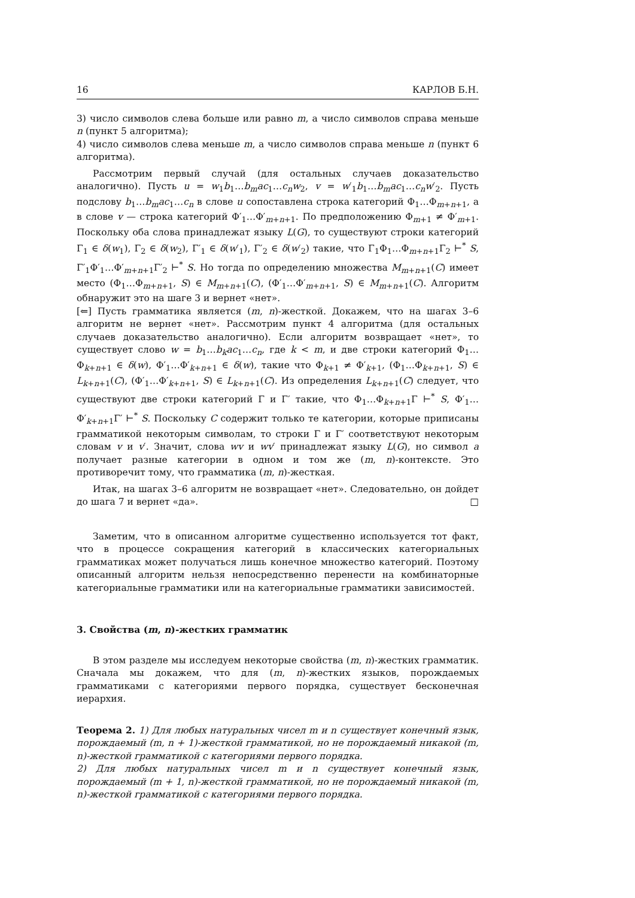16 КАРЛОВ Б.Н.
3) число символов слева больше или равно m, а число символов справа меньше n (пункт 5 алгоритма);
4) число символов слева меньше m, а число символов справа меньше n (пункт 6 алгоритма).
Рассмотрим первый случай (для остальных случаев доказательство аналогично). Пусть u = w<sub>1</sub>b<sub>1</sub>…b<sub>m</sub>ac<sub>1</sub>…c<sub>n</sub>w<sub>2</sub>, v = w′<sub>1</sub>b<sub>1</sub>…b<sub>m</sub>ac<sub>1</sub>…c<sub>n</sub>w′<sub>2</sub>. Пусть подслову b<sub>1</sub>…b<sub>m</sub>ac<sub>1</sub>…c<sub>n</sub> в слове u сопоставлена строка категорий Φ<sub>1</sub>…Φ<sub>m+n+1</sub>, а в слове v — строка категорий Φ′<sub>1</sub>…Φ′<sub>m+n+1</sub>. По предположению Φ<sub>m+1</sub> ≠ Φ′<sub>m+1</sub>. Поскольку оба слова принадлежат языку L(G), то существуют строки категорий Γ<sub>1</sub> ∈ δ(w<sub>1</sub>), Γ<sub>2</sub> ∈ δ(w<sub>2</sub>), Γ′<sub>1</sub> ∈ δ(w′<sub>1</sub>), Γ′<sub>2</sub> ∈ δ(w′<sub>2</sub>) такие, что Γ<sub>1</sub>Φ<sub>1</sub>…Φ<sub>m+n+1</sub>Γ<sub>2</sub> ⊢<sup>*</sup> S, Γ′<sub>1</sub>Φ′<sub>1</sub>…Φ′<sub>m+n+1</sub>Γ′<sub>2</sub> ⊢<sup>*</sup> S. Но тогда по определению множества M<sub>m+n+1</sub>(C) имеет место (Φ<sub>1</sub>…Φ<sub>m+n+1</sub>, S) ∈ M<sub>m+n+1</sub>(C), (Φ′<sub>1</sub>…Φ′<sub>m+n+1</sub>, S) ∈ M<sub>m+n+1</sub>(C). Алгоритм обнаружит это на шаге 3 и вернет «нет».
[⇐] Пусть грамматика является (m, n)-жесткой. Докажем, что на шагах 3–6 алгоритм не вернет «нет». Рассмотрим пункт 4 алгоритма (для остальных случаев доказательство аналогично). Если алгоритм возвращает «нет», то существует слово w = b<sub>1</sub>…b<sub>k</sub>ac<sub>1</sub>…c<sub>n</sub>, где k < m, и две строки категорий Φ<sub>1</sub>…Φ<sub>k+n+1</sub> ∈ δ(w), Φ′<sub>1</sub>…Φ′<sub>k+n+1</sub> ∈ δ(w), такие что Φ<sub>k+1</sub> ≠ Φ′<sub>k+1</sub>, (Φ<sub>1</sub>…Φ<sub>k+n+1</sub>, S) ∈ L<sub>k+n+1</sub>(C), (Φ′<sub>1</sub>…Φ′<sub>k+n+1</sub>, S) ∈ L<sub>k+n+1</sub>(C). Из определения L<sub>k+n+1</sub>(C) следует, что существуют две строки категорий Γ и Γ′ такие, что Φ<sub>1</sub>…Φ<sub>k+n+1</sub>Γ ⊢<sup>*</sup> S, Φ′<sub>1</sub>… Φ′<sub>k+n+1</sub>Γ′ ⊢<sup>*</sup> S. Поскольку C содержит только те категории, которые приписаны грамматикой некоторым символам, то строки Γ и Γ′ соответствуют некоторым словам v и v′. Значит, слова wv и wv′ принадлежат языку L(G), но символ a получает разные категории в одном и том же (m, n)-контексте. Это противоречит тому, что грамматика (m, n)-жесткая.
Итак, на шагах 3–6 алгоритм не возвращает «нет». Следовательно, он дойдет до шага 7 и вернет «да». □
Заметим, что в описанном алгоритме существенно используется тот факт, что в процессе сокращения категорий в классических категориальных грамматиках может получаться лишь конечное множество категорий. Поэтому описанный алгоритм нельзя непосредственно перенести на комбинаторные категориальные грамматики или на категориальные грамматики зависимостей.
3. Свойства (m, n)-жестких грамматик
В этом разделе мы исследуем некоторые свойства (m, n)-жестких грамматик. Сначала мы докажем, что для (m, n)-жестких языков, порождаемых грамматиками с категориями первого порядка, существует бесконечная иерархия.
Теорема 2. 1) Для любых натуральных чисел m и n существует конечный язык, порождаемый (m, n + 1)-жесткой грамматикой, но не порождаемый никакой (m, n)-жесткой грамматикой с категориями первого порядка.
2) Для любых натуральных чисел m и n существует конечный язык, порождаемый (m + 1, n)-жесткой грамматикой, но не порождаемый никакой (m, n)-жесткой грамматикой с категориями первого порядка.